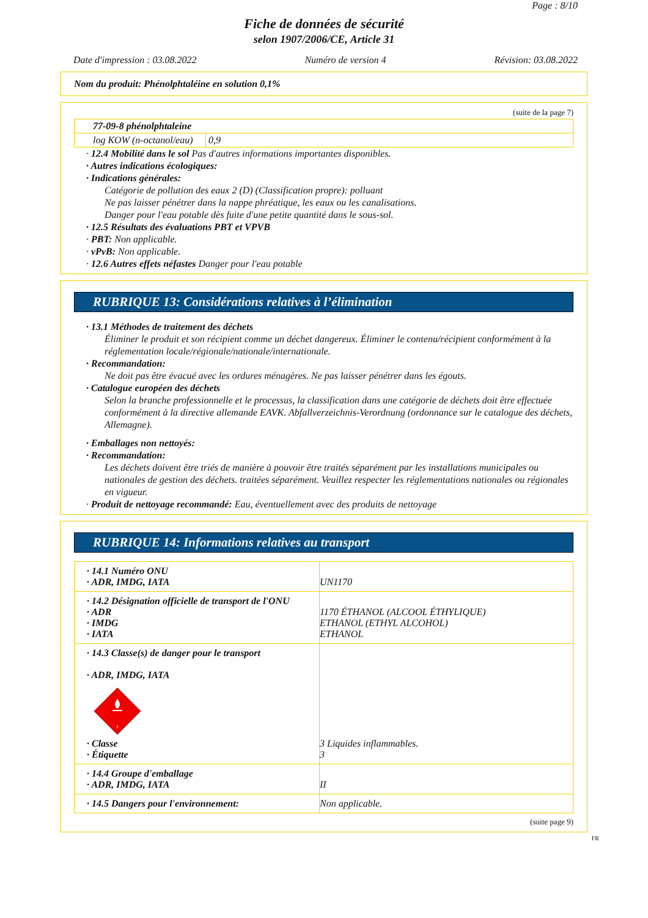Page : 8/10
Fiche de données de sécurité
selon 1907/2006/CE, Article 31
Date d'impression : 03.08.2022 Numéro de version 4 Révision: 03.08.2022
Nom du produit: Phénolphtaléine en solution 0,1%
(suite de la page 7)
| 77-09-8 phénolphtaleine | |
| log KOW (n-octanol/eau) | 0,9 |
· 12.4 Mobilité dans le sol Pas d'autres informations importantes disponibles.
· Autres indications écologiques:
· Indications générales:
Catégorie de pollution des eaux 2 (D) (Classification propre): polluant
Ne pas laisser pénétrer dans la nappe phréatique, les eaux ou les canalisations.
Danger pour l'eau potable dès fuite d'une petite quantité dans le sous-sol.
· 12.5 Résultats des évaluations PBT et VPVB
· PBT: Non applicable.
· vPvB: Non applicable.
· 12.6 Autres effets néfastes Danger pour l'eau potable
RUBRIQUE 13: Considérations relatives à l’élimination
· 13.1 Méthodes de traitement des déchets
Éliminer le produit et son récipient comme un déchet dangereux. Éliminer le contenu/récipient conformément à la réglementation locale/régionale/nationale/internationale.
· Recommandation:
Ne doit pas être évacué avec les ordures ménagères. Ne pas laisser pénétrer dans les égouts.
· Catalogue européen des déchets
Selon la branche professionnelle et le processus, la classification dans une catégorie de déchets doit être effectuée conformément à la directive allemande EAVK. Abfallverzeichnis-Verordnung (ordonnance sur le catalogue des déchets, Allemagne).
· Emballages non nettoyés:
· Recommandation:
Les déchets doivent être triés de manière à pouvoir être traités séparément par les installations municipales ou nationales de gestion des déchets. traitées séparément. Veuillez respecter les réglementations nationales ou régionales en vigueur.
· Produit de nettoyage recommandé: Eau, éventuellement avec des produits de nettoyage
RUBRIQUE 14: Informations relatives au transport
| · 14.1 Numéro ONU · ADR, IMDG, IATA | UN1170 |
| · 14.2 Désignation officielle de transport de l'ONU · ADR · IMDG · IATA | 1170 ÉTHANOL (ALCOOL ÉTHYLIQUE) ETHANOL (ETHYL ALCOHOL) ETHANOL |
| · 14.3 Classe(s) de danger pour le transport · ADR, IMDG, IATA 3 · Classe · Étiquette | 3 Liquides inflammables. 3 |
| · 14.4 Groupe d'emballage · ADR, IMDG, IATA | II |
| · 14.5 Dangers pour l'environnement: | Non applicable. |
(suite page 9)
FR